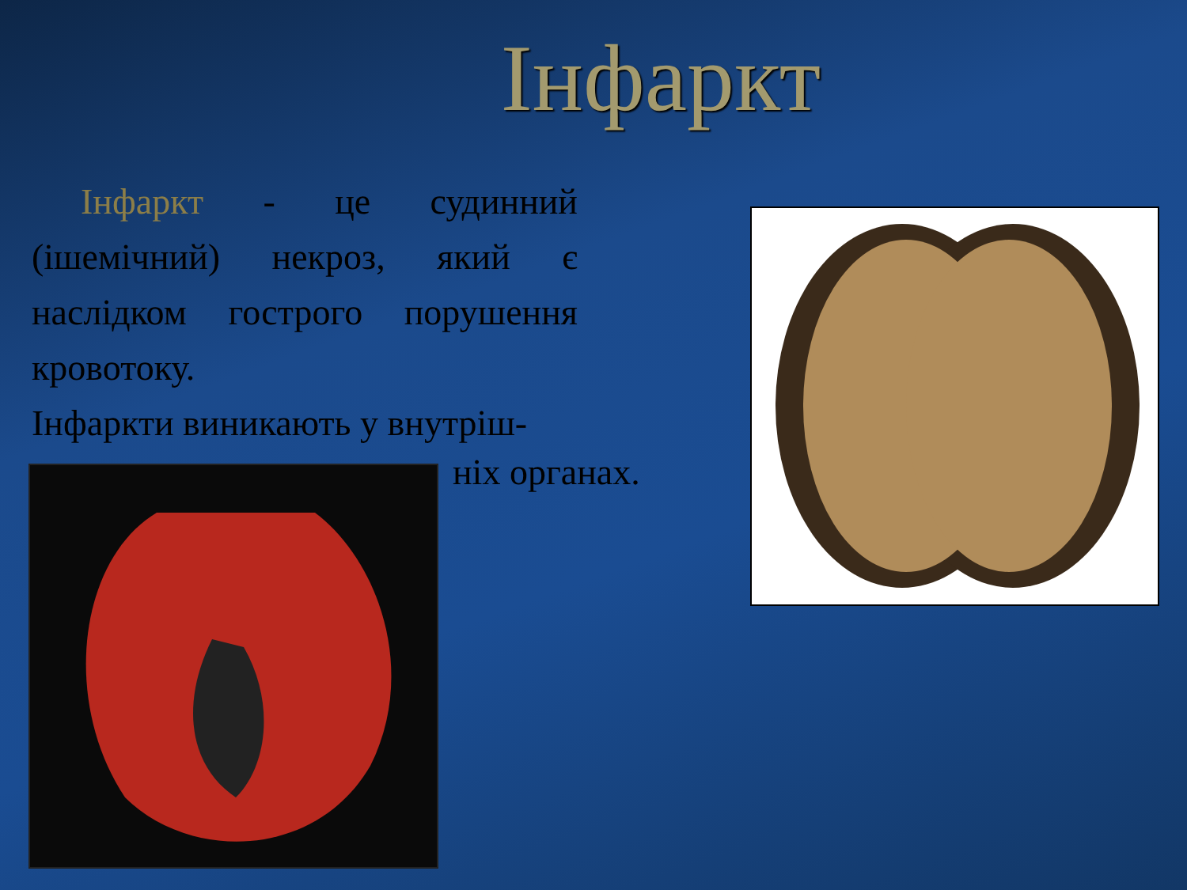Інфаркт
Інфаркт - це судинний (ішемічний) некроз, який є наслідком гострого порушення кровотоку.
Інфаркти виникають у внутріш-
ніх органах.